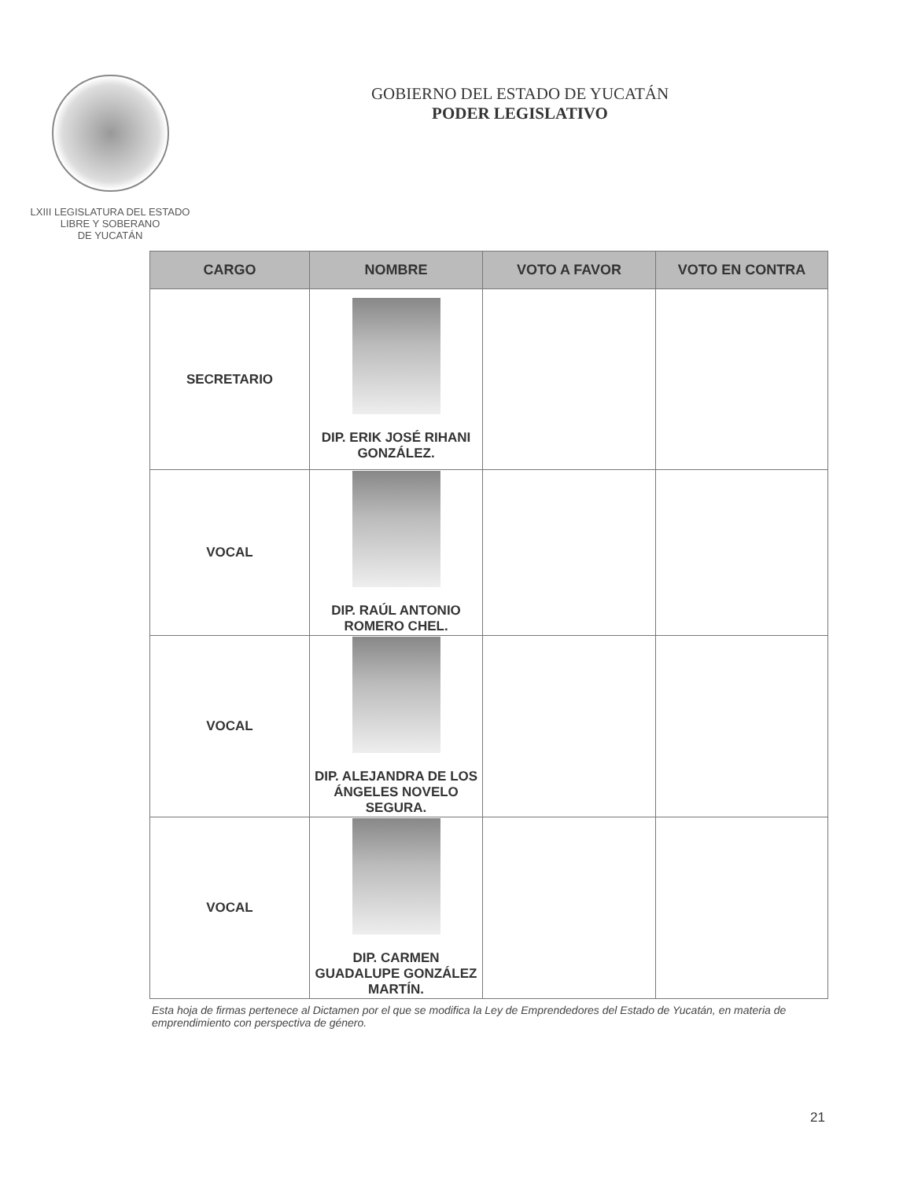LXIII LEGISLATURA DEL ESTADO
LIBRE Y SOBERANO
DE YUCATÁN
GOBIERNO DEL ESTADO DE YUCATÁN
PODER LEGISLATIVO
| CARGO | NOMBRE | VOTO A FAVOR | VOTO EN CONTRA |
| --- | --- | --- | --- |
| SECRETARIO | DIP. ERIK JOSÉ RIHANI GONZÁLEZ. | | |
| VOCAL | DIP. RAÚL ANTONIO ROMERO CHEL. | | |
| VOCAL | DIP. ALEJANDRA DE LOS ÁNGELES NOVELO SEGURA. | | |
| VOCAL | DIP. CARMEN GUADALUPE GONZÁLEZ MARTÍN. | | |
Esta hoja de firmas pertenece al Dictamen por el que se modifica la Ley de Emprendedores del Estado de Yucatán, en materia de emprendimiento con perspectiva de género.
21